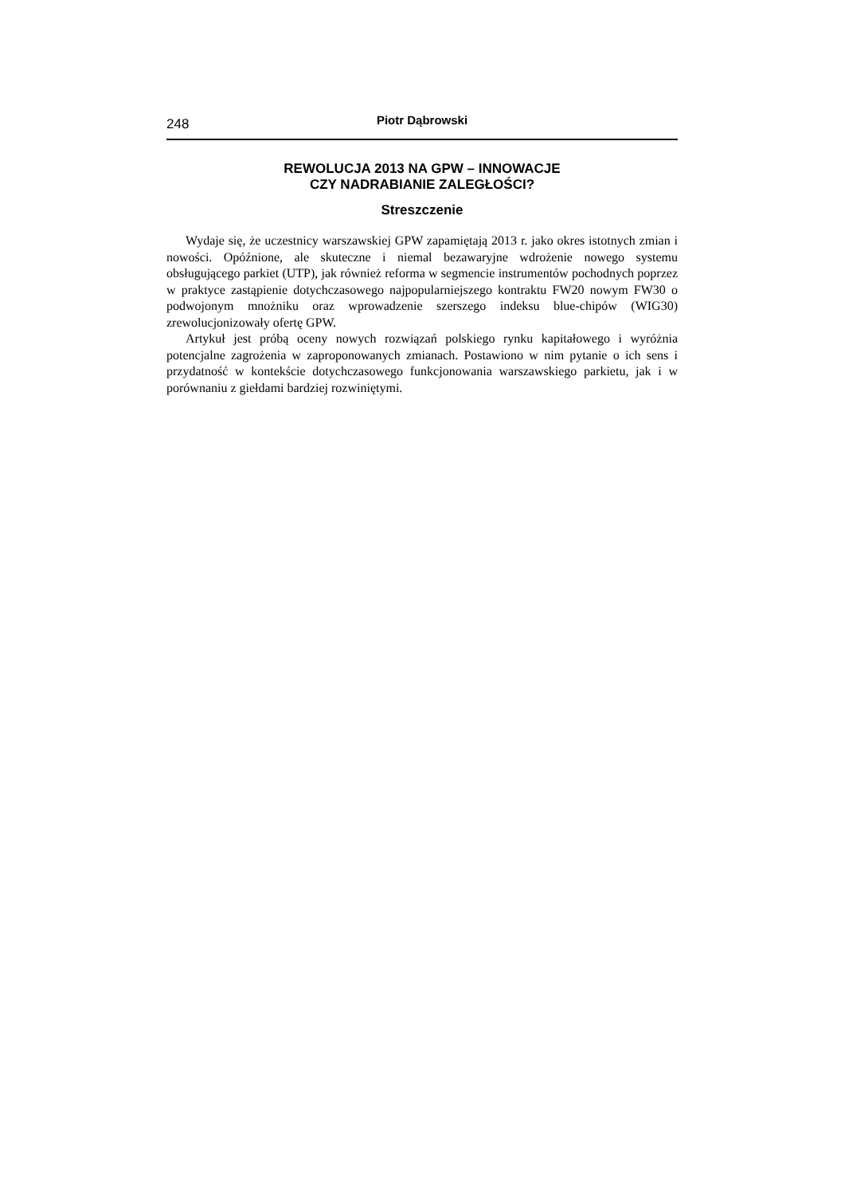248 Piotr Dąbrowski
REWOLUCJA 2013 NA GPW – INNOWACJE
CZY NADRABIANIE ZALEGŁOŚCI?
Streszczenie
Wydaje się, że uczestnicy warszawskiej GPW zapamiętają 2013 r. jako okres istotnych zmian i nowości. Opóźnione, ale skuteczne i niemal bezawaryjne wdrożenie nowego systemu obsługującego parkiet (UTP), jak również reforma w segmencie instrumentów pochodnych poprzez w praktyce zastąpienie dotychczasowego najpopularniejszego kontraktu FW20 nowym FW30 o podwojonym mnożniku oraz wprowadzenie szerszego indeksu blue-chipów (WIG30) zrewolucjonizowały ofertę GPW.
Artykuł jest próbą oceny nowych rozwiązań polskiego rynku kapitałowego i wyróżnia potencjalne zagrożenia w zaproponowanych zmianach. Postawiono w nim pytanie o ich sens i przydatność w kontekście dotychczasowego funkcjonowania warszawskiego parkietu, jak i w porównaniu z giełdami bardziej rozwiniętymi.